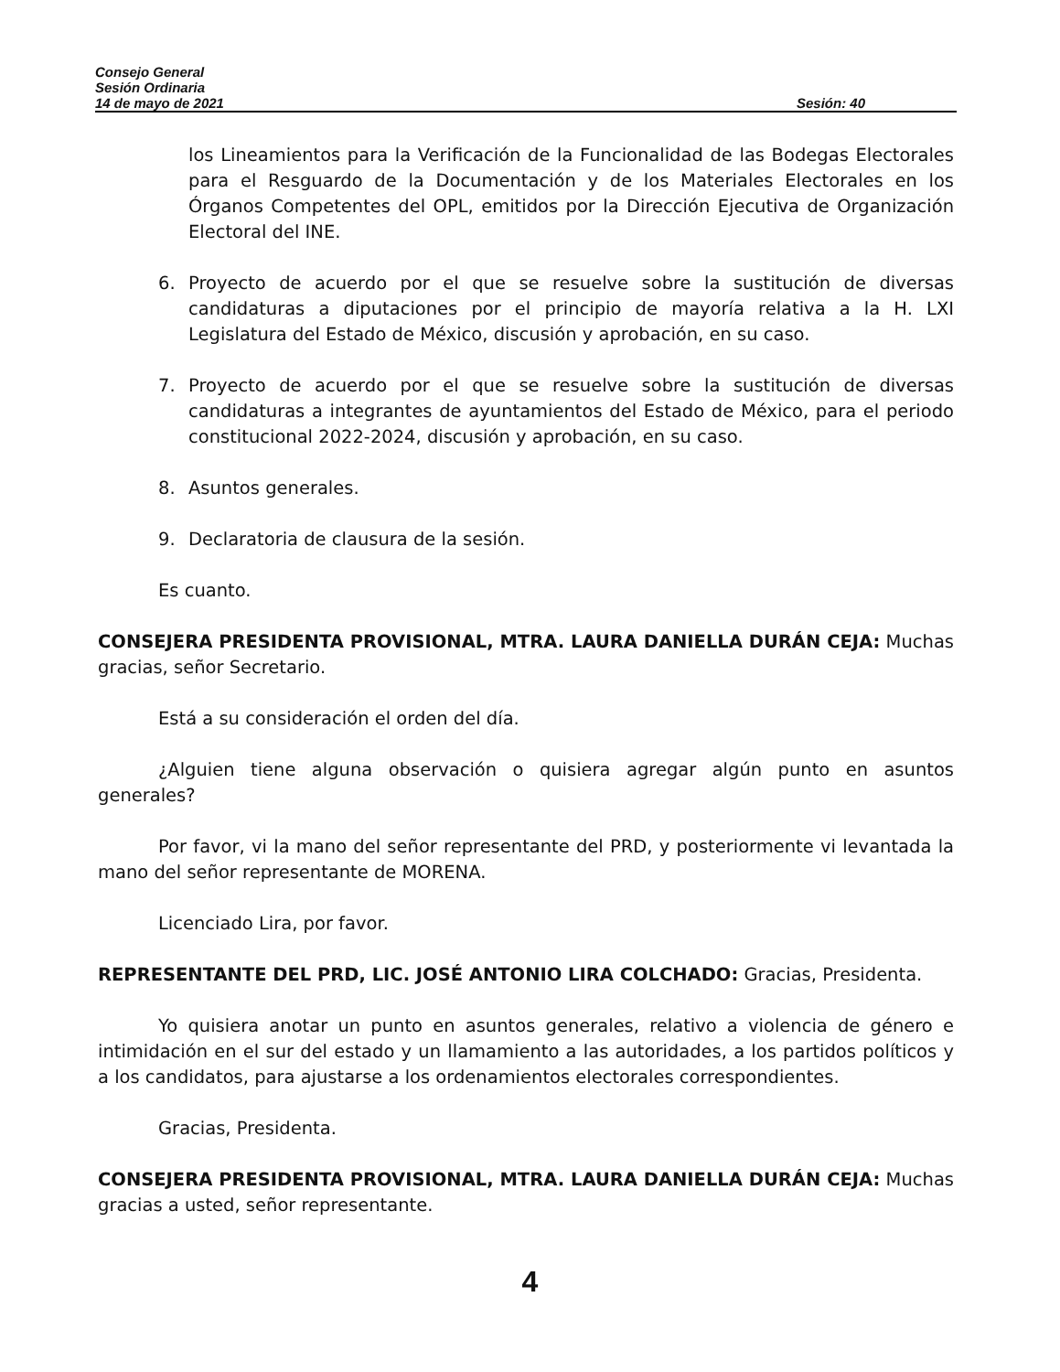Consejo General
Sesión Ordinaria
14 de mayo de 2021 Sesión: 40
los Lineamientos para la Verificación de la Funcionalidad de las Bodegas Electorales para el Resguardo de la Documentación y de los Materiales Electorales en los Órganos Competentes del OPL, emitidos por la Dirección Ejecutiva de Organización Electoral del INE.
6. Proyecto de acuerdo por el que se resuelve sobre la sustitución de diversas candidaturas a diputaciones por el principio de mayoría relativa a la H. LXI Legislatura del Estado de México, discusión y aprobación, en su caso.
7. Proyecto de acuerdo por el que se resuelve sobre la sustitución de diversas candidaturas a integrantes de ayuntamientos del Estado de México, para el periodo constitucional 2022-2024, discusión y aprobación, en su caso.
8. Asuntos generales.
9. Declaratoria de clausura de la sesión.
Es cuanto.
CONSEJERA PRESIDENTA PROVISIONAL, MTRA. LAURA DANIELLA DURÁN CEJA: Muchas gracias, señor Secretario.
Está a su consideración el orden del día.
¿Alguien tiene alguna observación o quisiera agregar algún punto en asuntos generales?
Por favor, vi la mano del señor representante del PRD, y posteriormente vi levantada la mano del señor representante de MORENA.
Licenciado Lira, por favor.
REPRESENTANTE DEL PRD, LIC. JOSÉ ANTONIO LIRA COLCHADO: Gracias, Presidenta.
Yo quisiera anotar un punto en asuntos generales, relativo a violencia de género e intimidación en el sur del estado y un llamamiento a las autoridades, a los partidos políticos y a los candidatos, para ajustarse a los ordenamientos electorales correspondientes.
Gracias, Presidenta.
CONSEJERA PRESIDENTA PROVISIONAL, MTRA. LAURA DANIELLA DURÁN CEJA: Muchas gracias a usted, señor representante.
4